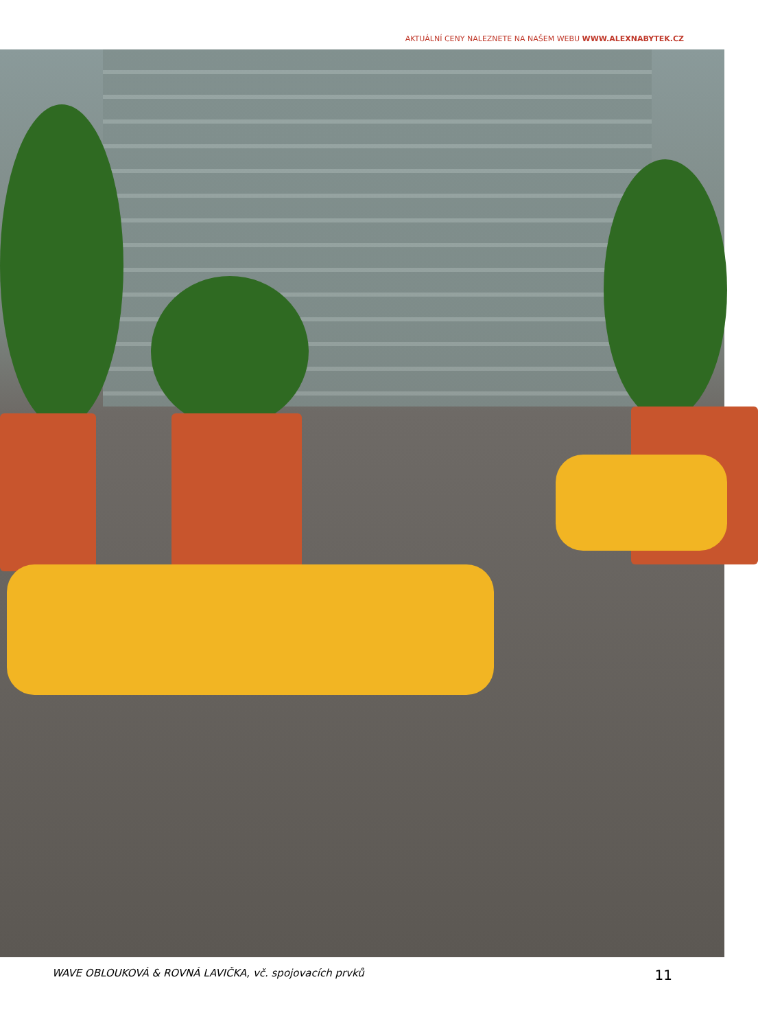AKTUÁLNÍ CENY NALEZNETE NA NAŠEM WEBU WWW.ALEXNABYTEK.CZ
WAVE OBLOUKOVÁ & ROVNÁ LAVIČKA, vč. spojovacích prvků 11